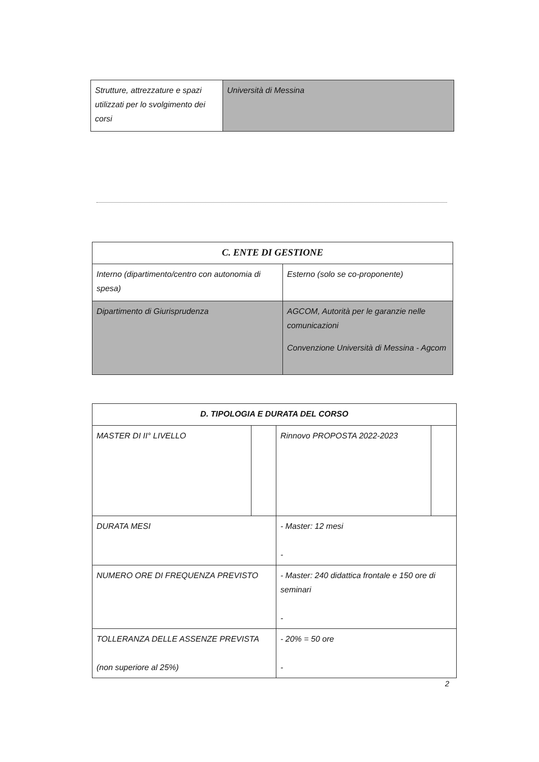| Strutture, attrezzature e spazi utilizzati per lo svolgimento dei corsi | Università di Messina |
| C. ENTE DI GESTIONE | |
| Interno (dipartimento/centro con autonomia di spesa) | Esterno (solo se co-proponente) |
| Dipartimento di Giurisprudenza | AGCOM, Autorità per le garanzie nelle comunicazioni Convenzione Università di Messina - Agcom |
| D. TIPOLOGIA E DURATA DEL CORSO | | | |
| MASTER DI II° LIVELLO | | Rinnovo PROPOSTA 2022-2023 | |
| DURATA MESI | | - Master: 12 mesi - | |
| NUMERO ORE DI FREQUENZA PREVISTO | | - Master: 240 didattica frontale e 150 ore di seminari - | |
| TOLLERANZA DELLE ASSENZE PREVISTA (non superiore al 25%) | | - 20% = 50 ore - | |
2